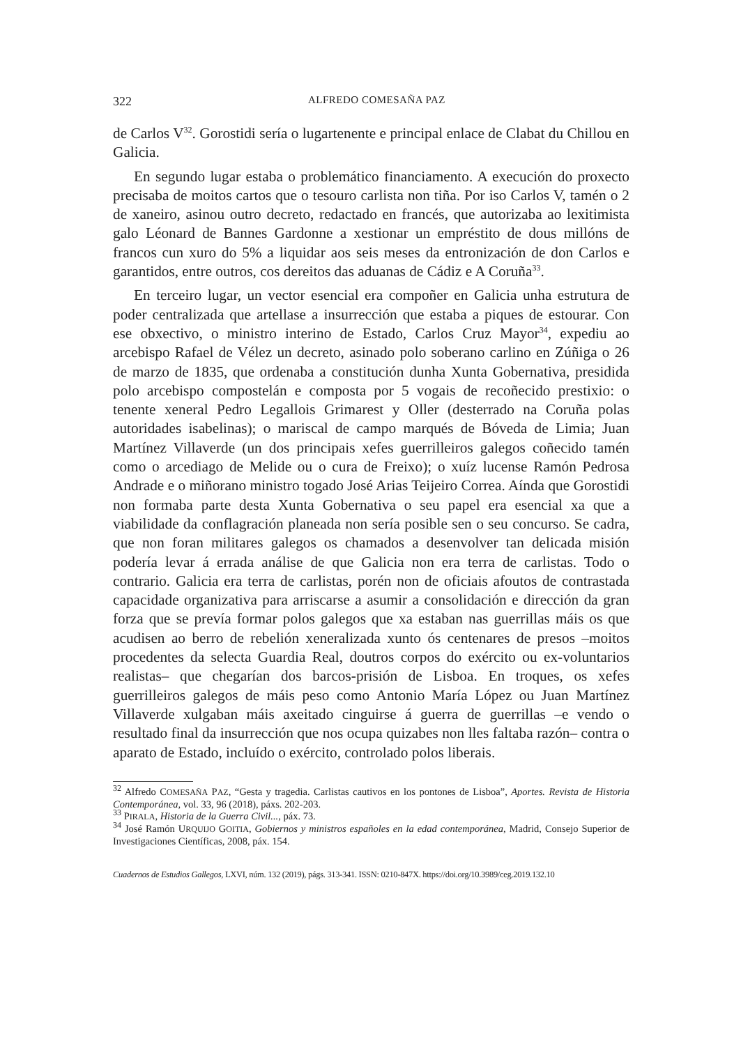322 ALFREDO COMESAÑA PAZ
de Carlos V<sup>32</sup>. Gorostidi sería o lugartenente e principal enlace de Clabat du Chillou en Galicia.
En segundo lugar estaba o problemático financiamento. A execución do proxecto precisaba de moitos cartos que o tesouro carlista non tiña. Por iso Carlos V, tamén o 2 de xaneiro, asinou outro decreto, redactado en francés, que autorizaba ao lexitimista galo Léonard de Bannes Gardonne a xestionar un empréstito de dous millóns de francos cun xuro do 5% a liquidar aos seis meses da entronización de don Carlos e garantidos, entre outros, cos dereitos das aduanas de Cádiz e A Coruña<sup>33</sup>.
En terceiro lugar, un vector esencial era compoñer en Galicia unha estrutura de poder centralizada que artellase a insurrección que estaba a piques de estourar. Con ese obxectivo, o ministro interino de Estado, Carlos Cruz Mayor<sup>34</sup>, expediu ao arcebispo Rafael de Vélez un decreto, asinado polo soberano carlino en Zúñiga o 26 de marzo de 1835, que ordenaba a constitución dunha Xunta Gobernativa, presidida polo arcebispo compostelán e composta por 5 vogais de recoñecido prestixio: o tenente xeneral Pedro Legallois Grimarest y Oller (desterrado na Coruña polas autoridades isabelinas); o mariscal de campo marqués de Bóveda de Limia; Juan Martínez Villaverde (un dos principais xefes guerrilleiros galegos coñecido tamén como o arcediago de Melide ou o cura de Freixo); o xuíz lucense Ramón Pedrosa Andrade e o miñorano ministro togado José Arias Teijeiro Correa. Aínda que Gorostidi non formaba parte desta Xunta Gobernativa o seu papel era esencial xa que a viabilidade da conflagración planeada non sería posible sen o seu concurso. Se cadra, que non foran militares galegos os chamados a desenvolver tan delicada misión podería levar á errada análise de que Galicia non era terra de carlistas. Todo o contrario. Galicia era terra de carlistas, porén non de oficiais afoutos de contrastada capacidade organizativa para arriscarse a asumir a consolidación e dirección da gran forza que se prevía formar polos galegos que xa estaban nas guerrillas máis os que acudisen ao berro de rebelión xeneralizada xunto ós centenares de presos –moitos procedentes da selecta Guardia Real, doutros corpos do exército ou ex-voluntarios realistas– que chegarían dos barcos-prisión de Lisboa. En troques, os xefes guerrilleiros galegos de máis peso como Antonio María López ou Juan Martínez Villaverde xulgaban máis axeitado cinguirse á guerra de guerrillas –e vendo o resultado final da insurrección que nos ocupa quizabes non lles faltaba razón– contra o aparato de Estado, incluído o exército, controlado polos liberais.
<sup>32</sup> Alfredo COMESAÑA PAZ, “Gesta y tragedia. Carlistas cautivos en los pontones de Lisboa”, Aportes. Revista de Historia Contemporánea, vol. 33, 96 (2018), páxs. 202-203.
<sup>33</sup> PIRALA, Historia de la Guerra Civil..., páx. 73.
<sup>34</sup> José Ramón URQUIJO GOITIA, Gobiernos y ministros españoles en la edad contemporánea, Madrid, Consejo Superior de Investigaciones Científicas, 2008, páx. 154.
Cuadernos de Estudios Gallegos, LXVI, núm. 132 (2019), págs. 313-341. ISSN: 0210-847X. https://doi.org/10.3989/ceg.2019.132.10